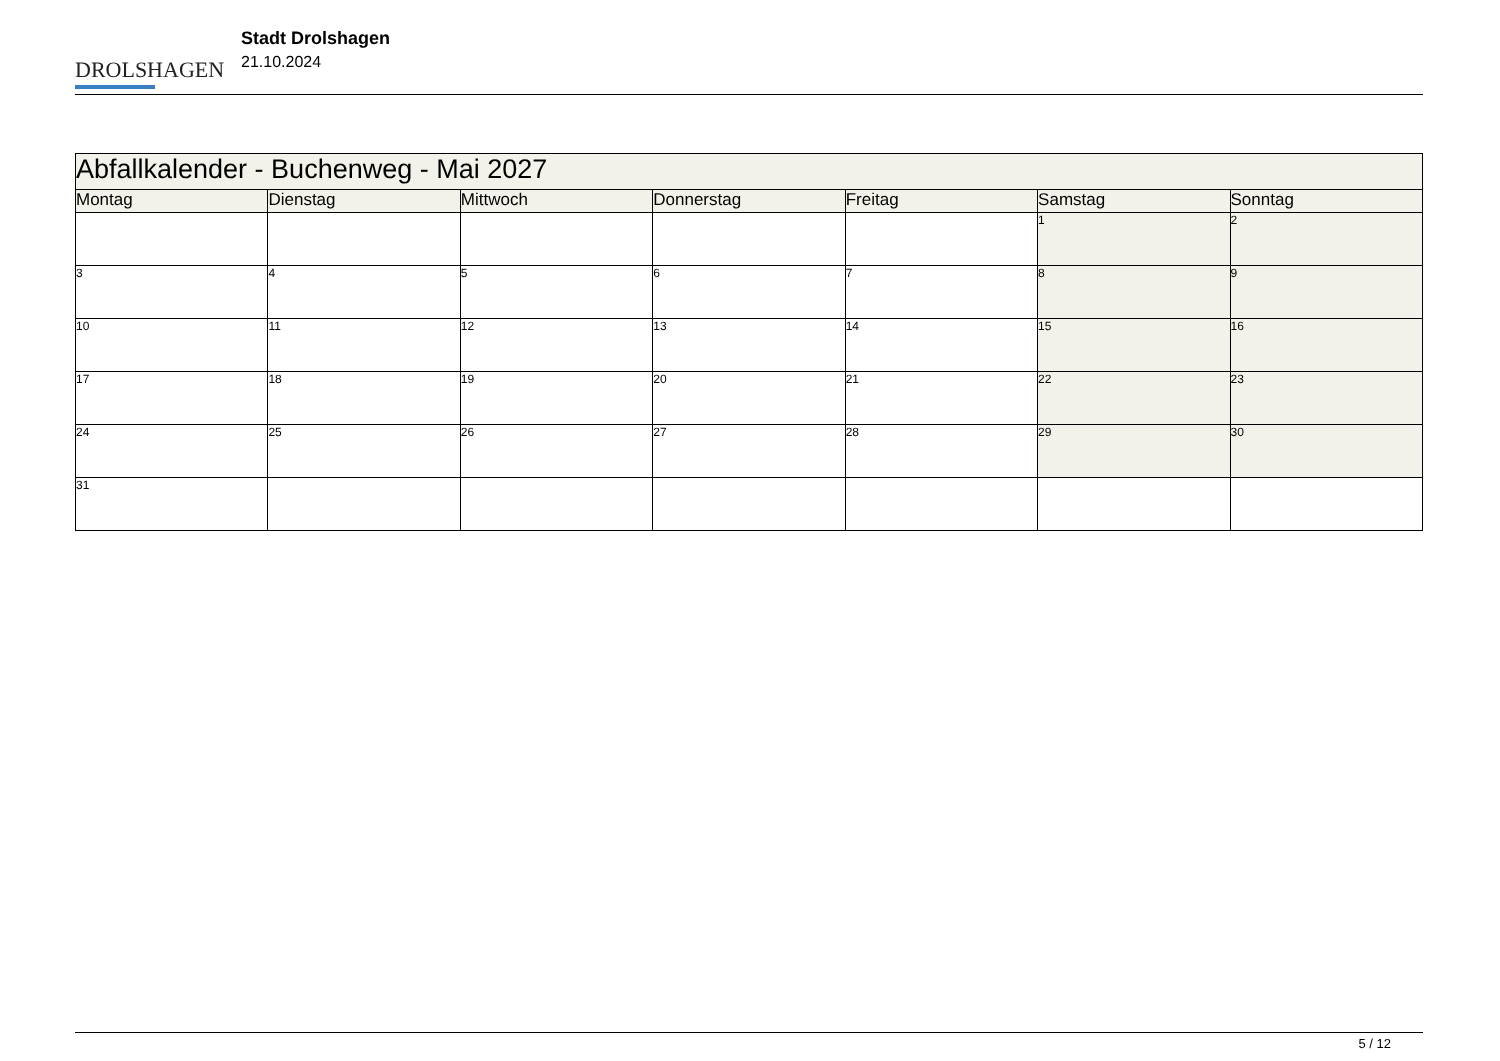DROLSHAGEN
Stadt Drolshagen
21.10.2024
| Abfallkalender - Buchenweg - Mai 2027 | | | | | | |
| --- | --- | --- | --- | --- | --- | --- |
| Montag | Dienstag | Mittwoch | Donnerstag | Freitag | Samstag | Sonntag |
| | | | | | 1 | 2 |
| 3 | 4 | 5 | 6 | 7 | 8 | 9 |
| 10 | 11 | 12 | 13 | 14 | 15 | 16 |
| 17 | 18 | 19 | 20 | 21 | 22 | 23 |
| 24 | 25 | 26 | 27 | 28 | 29 | 30 |
| 31 | | | | | | |
5 / 12